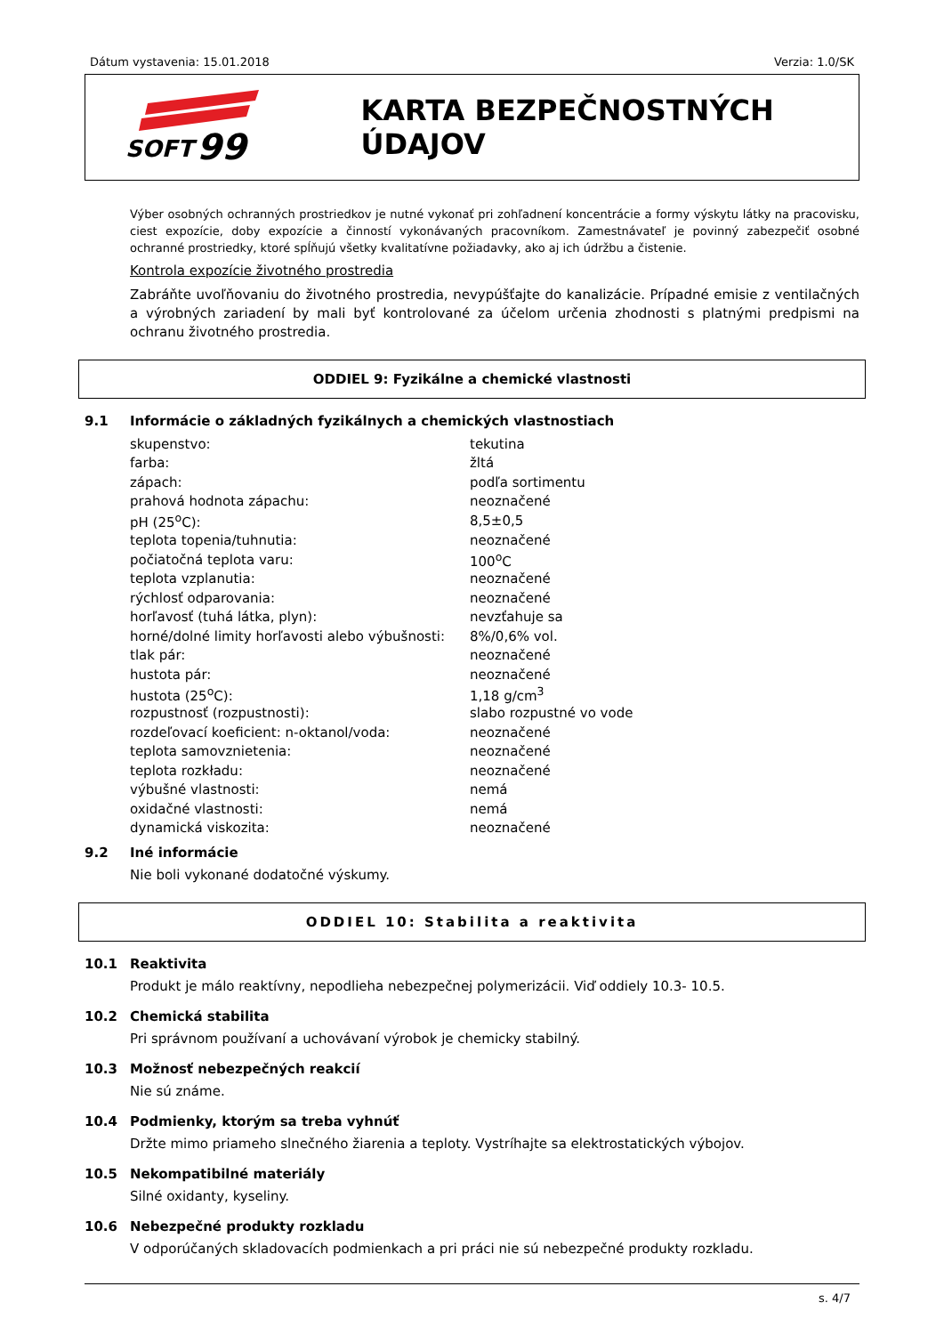Dátum vystavenia: 15.01.2018 Verzia: 1.0/SK
SOFT
99
KARTA BEZPEČNOSTNÝCH ÚDAJOV
Výber osobných ochranných prostriedkov je nutné vykonať pri zohľadnení koncentrácie a formy výskytu látky na pracovisku, ciest expozície, doby expozície a činností vykonávaných pracovníkom. Zamestnávateľ je povinný zabezpečiť osobné ochranné prostriedky, ktoré spĺňujú všetky kvalitatívne požiadavky, ako aj ich údržbu a čistenie.
Kontrola expozície životného prostredia
Zabráňte uvoľňovaniu do životného prostredia, nevypúšťajte do kanalizácie. Prípadné emisie z ventilačných a výrobných zariadení by mali byť kontrolované za účelom určenia zhodnosti s platnými predpismi na ochranu životného prostredia.
ODDIEL 9: Fyzikálne a chemické vlastnosti
9.1 Informácie o základných fyzikálnych a chemických vlastnostiach
| skupenstvo: | tekutina |
| farba: | žltá |
| zápach: | podľa sortimentu |
| prahová hodnota zápachu: | neoznačené |
| pH (25<sup>o</sup>C): | 8,5±0,5 |
| teplota topenia/tuhnutia: | neoznačené |
| počiatočná teplota varu: | 100<sup>o</sup>C |
| teplota vzplanutia: | neoznačené |
| rýchlosť odparovania: | neoznačené |
| horľavosť (tuhá látka, plyn): | nevzťahuje sa |
| horné/dolné limity horľavosti alebo výbušnosti: | 8%/0,6% vol. |
| tlak pár: | neoznačené |
| hustota pár: | neoznačené |
| hustota (25<sup>o</sup>C): | 1,18 g/cm<sup>3</sup> |
| rozpustnosť (rozpustnosti): | slabo rozpustné vo vode |
| rozdeľovací koeficient: n-oktanol/voda: | neoznačené |
| teplota samovznietenia: | neoznačené |
| teplota rozkładu: | neoznačené |
| výbušné vlastnosti: | nemá |
| oxidačné vlastnosti: | nemá |
| dynamická viskozita: | neoznačené |
9.2 Iné informácie
Nie boli vykonané dodatočné výskumy.
ODDIEL 10: Stabilita a reaktivita
10.1 Reaktivita
Produkt je málo reaktívny, nepodlieha nebezpečnej polymerizácii. Viď oddiely 10.3- 10.5.
10.2 Chemická stabilita
Pri správnom používaní a uchovávaní výrobok je chemicky stabilný.
10.3 Možnosť nebezpečných reakcií
Nie sú známe.
10.4 Podmienky, ktorým sa treba vyhnúť
Držte mimo priameho slnečného žiarenia a teploty. Vystríhajte sa elektrostatických výbojov.
10.5 Nekompatibilné materiály
Silné oxidanty, kyseliny.
10.6 Nebezpečné produkty rozkladu
V odporúčaných skladovacích podmienkach a pri práci nie sú nebezpečné produkty rozkladu.
s. 4/7